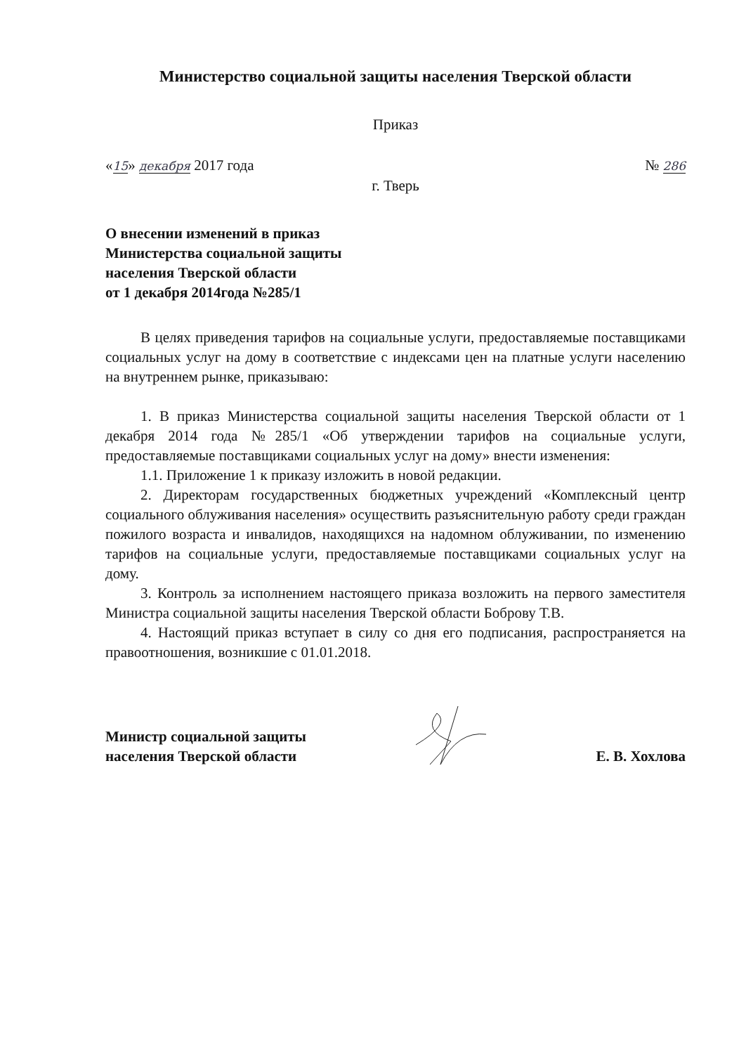Министерство социальной защиты населения Тверской области
Приказ
«15» декабря 2017 года № 286
г. Тверь
О внесении изменений в приказ
Министерства социальной защиты
населения Тверской области
от 1 декабря 2014года №285/1
В целях приведения тарифов на социальные услуги, предоставляемые поставщиками социальных услуг на дому в соответствие с индексами цен на платные услуги населению на внутреннем рынке, приказываю:
1. В приказ Министерства социальной защиты населения Тверской области от 1 декабря 2014 года №285/1 «Об утверждении тарифов на социальные услуги, предоставляемые поставщиками социальных услуг на дому» внести изменения:
1.1. Приложение 1 к приказу изложить в новой редакции.
2. Директорам государственных бюджетных учреждений «Комплексный центр социального облуживания населения» осуществить разъяснительную работу среди граждан пожилого возраста и инвалидов, находящихся на надомном облуживании, по изменению тарифов на социальные услуги, предоставляемые поставщиками социальных услуг на дому.
3. Контроль за исполнением настоящего приказа возложить на первого заместителя Министра социальной защиты населения Тверской области Боброву Т.В.
4. Настоящий приказ вступает в силу со дня его подписания, распространяется на правоотношения, возникшие с 01.01.2018.
Министр социальной защиты
населения Тверской области Е. В. Хохлова